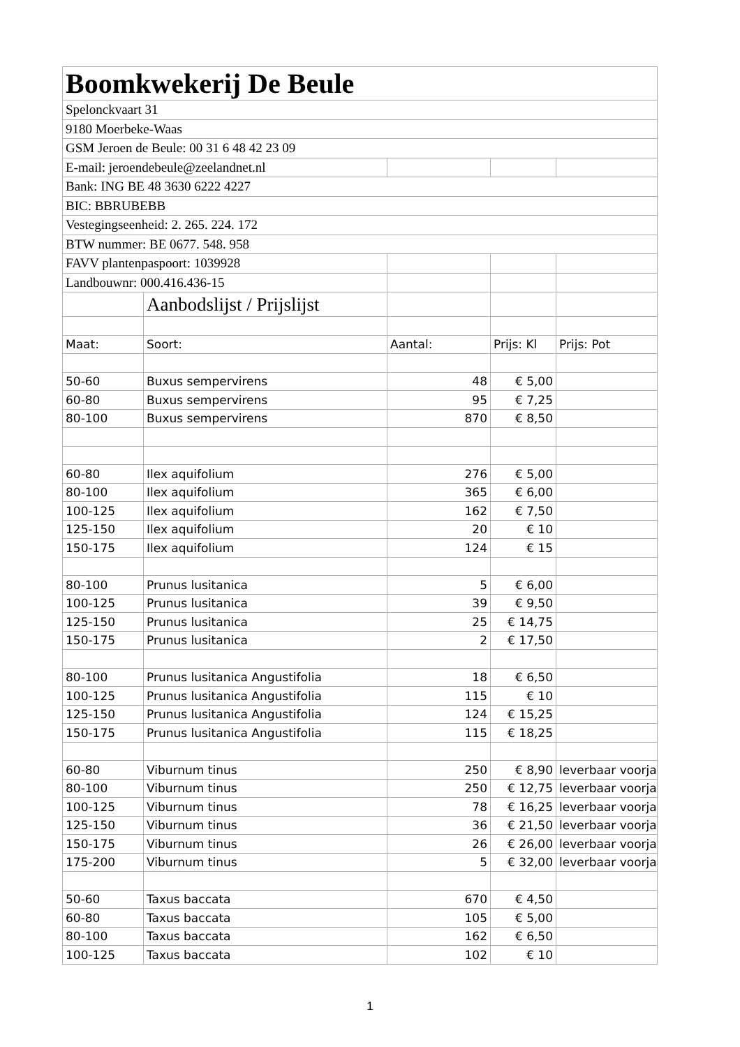| Boomkwekerij De Beule | | | | |
| Spelonckvaart 31 | | | | |
| 9180 Moerbeke-Waas | | | | |
| GSM Jeroen de Beule: 00 31 6 48 42 23 09 | | | | |
| E-mail: jeroendebeule@zeelandnet.nl | | | | |
| Bank: ING BE 48 3630 6222 4227 | | | | |
| BIC: BBRUBEBB | | | | |
| Vestegingseenheid: 2. 265. 224. 172 | | | | |
| BTW nummer: BE 0677. 548. 958 | | | | |
| FAVV plantenpaspoort: 1039928 | | | | |
| Landbouwnr: 000.416.436-15 | | | | |
| | Aanbodslijst / Prijslijst | | | |
| Maat: | Soort: | Aantal: | Prijs: Kl | Prijs: Pot |
| 50-60 | Buxus sempervirens | 48 | € 5,00 | |
| 60-80 | Buxus sempervirens | 95 | € 7,25 | |
| 80-100 | Buxus sempervirens | 870 | € 8,50 | |
| 60-80 | Ilex aquifolium | 276 | € 5,00 | |
| 80-100 | Ilex aquifolium | 365 | € 6,00 | |
| 100-125 | Ilex aquifolium | 162 | € 7,50 | |
| 125-150 | Ilex aquifolium | 20 | € 10 | |
| 150-175 | Ilex aquifolium | 124 | € 15 | |
| 80-100 | Prunus lusitanica | 5 | € 6,00 | |
| 100-125 | Prunus lusitanica | 39 | € 9,50 | |
| 125-150 | Prunus lusitanica | 25 | € 14,75 | |
| 150-175 | Prunus lusitanica | 2 | € 17,50 | |
| 80-100 | Prunus lusitanica Angustifolia | 18 | € 6,50 | |
| 100-125 | Prunus lusitanica Angustifolia | 115 | € 10 | |
| 125-150 | Prunus lusitanica Angustifolia | 124 | € 15,25 | |
| 150-175 | Prunus lusitanica Angustifolia | 115 | € 18,25 | |
| 60-80 | Viburnum tinus | 250 | € 8,90 | leverbaar voorja |
| 80-100 | Viburnum tinus | 250 | € 12,75 | leverbaar voorja |
| 100-125 | Viburnum tinus | 78 | € 16,25 | leverbaar voorja |
| 125-150 | Viburnum tinus | 36 | € 21,50 | leverbaar voorja |
| 150-175 | Viburnum tinus | 26 | € 26,00 | leverbaar voorja |
| 175-200 | Viburnum tinus | 5 | € 32,00 | leverbaar voorja |
| 50-60 | Taxus baccata | 670 | € 4,50 | |
| 60-80 | Taxus baccata | 105 | € 5,00 | |
| 80-100 | Taxus baccata | 162 | € 6,50 | |
| 100-125 | Taxus baccata | 102 | € 10 | |
1